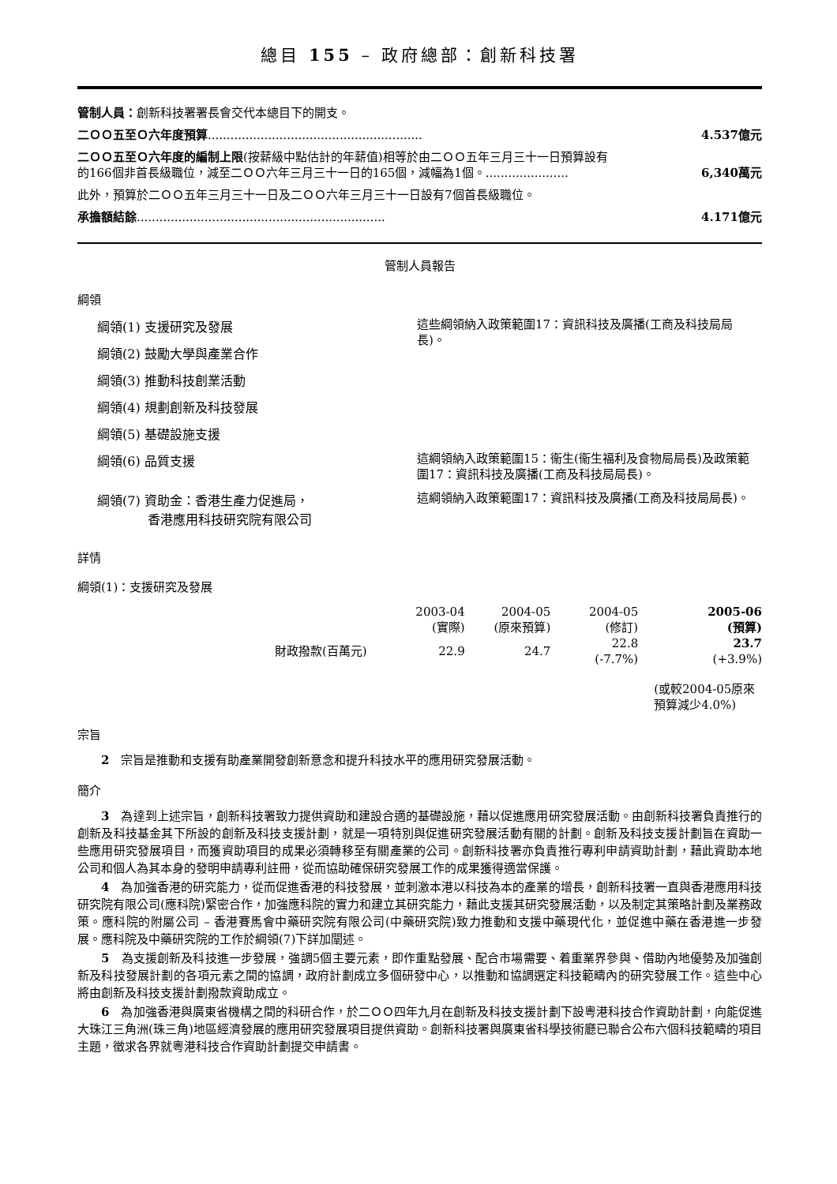總目 155 – 政府總部：創新科技署
管制人員：創新科技署署長會交代本總目下的開支。
二ＯＯ五至Ｏ六年度預算......................................................... 4.537億元
二ＯＯ五至Ｏ六年度的編制上限(按薪級中點估計的年薪值)相等於由二ＯＯ五年三月三十一日預算設有的166個非首長級職位，減至二ＯＯ六年三月三十一日的165個，減幅為1個。......................
6,340萬元
此外，預算於二ＯＯ五年三月三十一日及二ＯＯ六年三月三十一日設有7個首長級職位。
承擔額結餘.................................................................. 4.171億元
管制人員報告
綱領
綱領(1) 支援研究及發展
綱領(2) 鼓勵大學與產業合作
綱領(3) 推動科技創業活動
綱領(4) 規劃創新及科技發展
綱領(5) 基礎設施支援
這些綱領納入政策範圍17：資訊科技及廣播(工商及科技局局長)。
綱領(6) 品質支援
這綱領納入政策範圍15：衞生(衞生福利及食物局局長)及政策範圍17：資訊科技及廣播(工商及科技局局長)。
綱領(7) 資助金：香港生產力促進局，
　　　　香港應用科技研究院有限公司
這綱領納入政策範圍17：資訊科技及廣播(工商及科技局局長)。
詳情
綱領(1)：支援研究及發展
| | 2003-04 (實際) | 2004-05 (原來預算) | 2004-05 (修訂) | 2005-06 (預算) |
| --- | --- | --- | --- | --- |
| 財政撥款(百萬元) | 22.9 | 24.7 | 22.8 (-7.7%) | 23.7 (+3.9%) |
| | | | | (或較2004-05原來 預算減少4.0%) |
宗旨
2　宗旨是推動和支援有助產業開發創新意念和提升科技水平的應用研究發展活動。
簡介
3　為達到上述宗旨，創新科技署致力提供資助和建設合適的基礎設施，藉以促進應用研究發展活動。由創新科技署負責推行的創新及科技基金其下所設的創新及科技支援計劃，就是一項特別與促進研究發展活動有關的計劃。創新及科技支援計劃旨在資助一些應用研究發展項目，而獲資助項目的成果必須轉移至有關產業的公司。創新科技署亦負責推行專利申請資助計劃，藉此資助本地公司和個人為其本身的發明申請專利註冊，從而協助確保研究發展工作的成果獲得適當保護。
4　為加強香港的研究能力，從而促進香港的科技發展，並刺激本港以科技為本的產業的增長，創新科技署一直與香港應用科技研究院有限公司(應科院)緊密合作，加強應科院的實力和建立其研究能力，藉此支援其研究發展活動，以及制定其策略計劃及業務政策。應科院的附屬公司 – 香港賽馬會中藥研究院有限公司(中藥研究院)致力推動和支援中藥現代化，並促進中藥在香港進一步發展。應科院及中藥研究院的工作於綱領(7)下詳加闡述。
5　為支援創新及科技進一步發展，強調5個主要元素，即作重點發展、配合市場需要、着重業界參與、借助內地優勢及加強創新及科技發展計劃的各項元素之間的協調，政府計劃成立多個研發中心，以推動和協調選定科技範疇內的研究發展工作。這些中心將由創新及科技支援計劃撥款資助成立。
6　為加強香港與廣東省機構之間的科研合作，於二ＯＯ四年九月在創新及科技支援計劃下設粵港科技合作資助計劃，向能促進大珠江三角洲(珠三角)地區經濟發展的應用研究發展項目提供資助。創新科技署與廣東省科學技術廳已聯合公布六個科技範疇的項目主題，徵求各界就粵港科技合作資助計劃提交申請書。